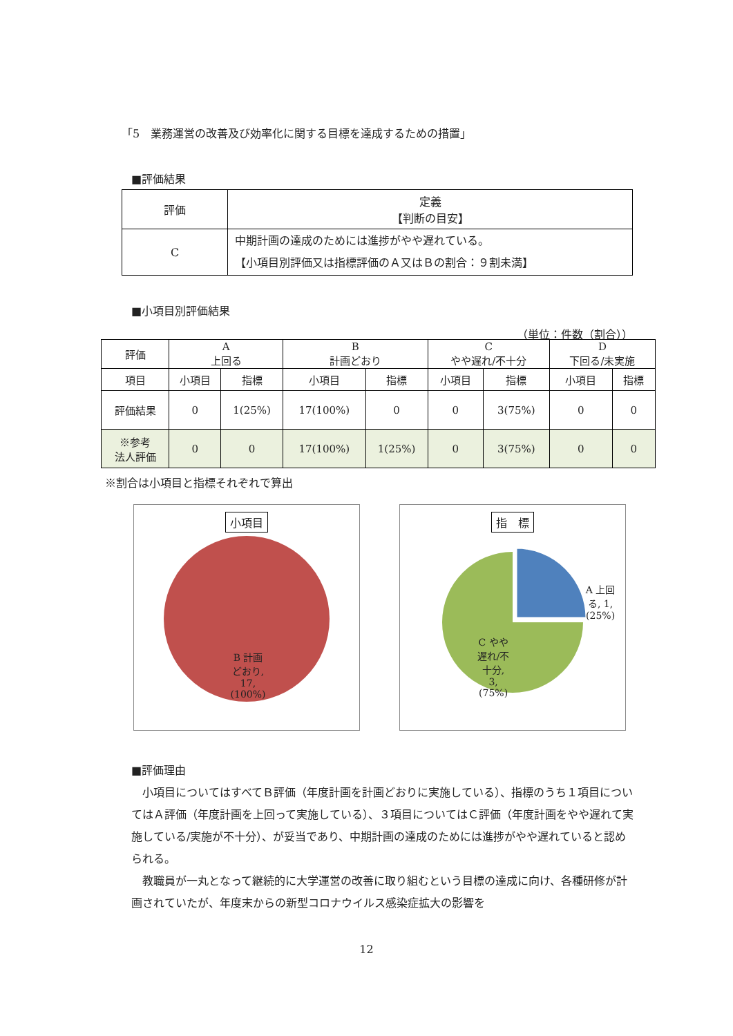「5　業務運営の改善及び効率化に関する目標を達成するための措置」
■評価結果
| 評価 | 定義 【判断の目安】 |
| C | 中期計画の達成のためには進捗がやや遅れている。 【小項目別評価又は指標評価のＡ又はＢの割合：９割未満】 |
■小項目別評価結果
（単位：件数（割合））
| 評価 | A 上回る | | B 計画どおり | | C やや遅れ/不十分 | | D 下回る/未実施 | |
| 項目 | 小項目 | 指標 | 小項目 | 指標 | 小項目 | 指標 | 小項目 | 指標 |
| 評価結果 | 0 | 1(25%) | 17(100%) | 0 | 0 | 3(75%) | 0 | 0 |
| ※参考 法人評価 | 0 | 0 | 17(100%) | 1(25%) | 0 | 3(75%) | 0 | 0 |
※割合は小項目と指標それぞれで算出
小項目
B 計画
どおり,
17,
(100%)
指　標
A 上回
る, 1,
(25%)
C やや
遅れ/不
十分,
3,
(75%)
■評価理由
　小項目についてはすべてＢ評価（年度計画を計画どおりに実施している）、指標のうち１項目についてはＡ評価（年度計画を上回って実施している）、３項目についてはＣ評価（年度計画をやや遅れて実施している/実施が不十分）、が妥当であり、中期計画の達成のためには進捗がやや遅れていると認められる。
　教職員が一丸となって継続的に大学運営の改善に取り組むという目標の達成に向け、各種研修が計画されていたが、年度末からの新型コロナウイルス感染症拡大の影響を
12